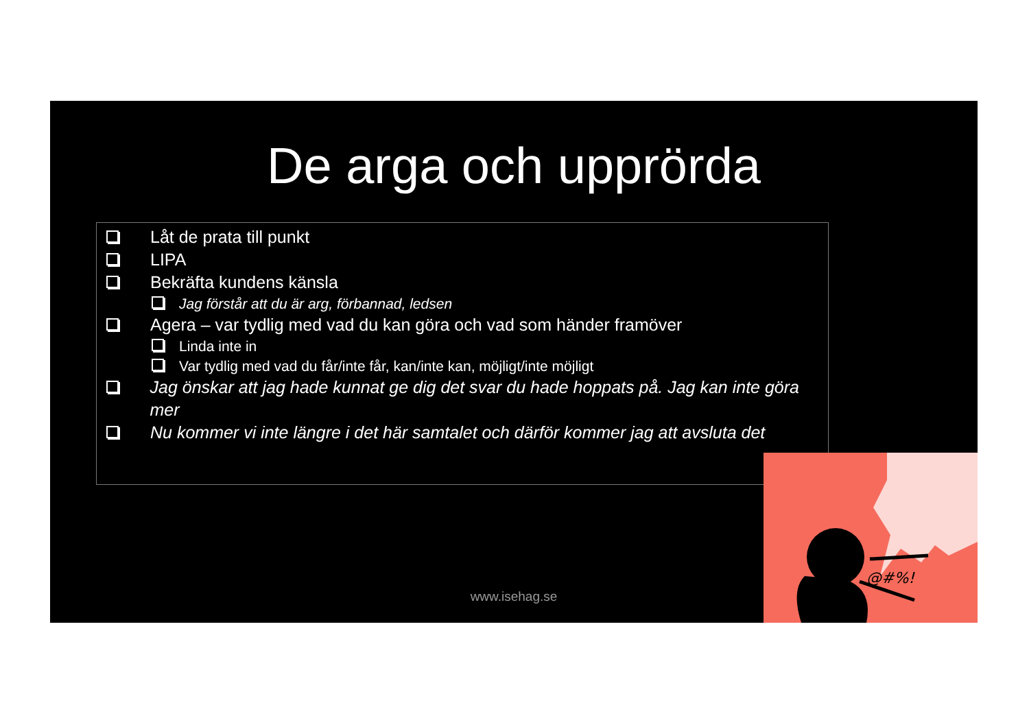De arga och upprörda
Låt de prata till punkt
LIPA
Bekräfta kundens känsla
Jag förstår att du är arg, förbannad, ledsen
Agera – var tydlig med vad du kan göra och vad som händer framöver
Linda inte in
Var tydlig med vad du får/inte får, kan/inte kan, möjligt/inte möjligt
Jag önskar att jag hade kunnat ge dig det svar du hade hoppats på. Jag kan inte göra mer
Nu kommer vi inte längre i det här samtalet och därför kommer jag att avsluta det
www.isehag.se
@#%!